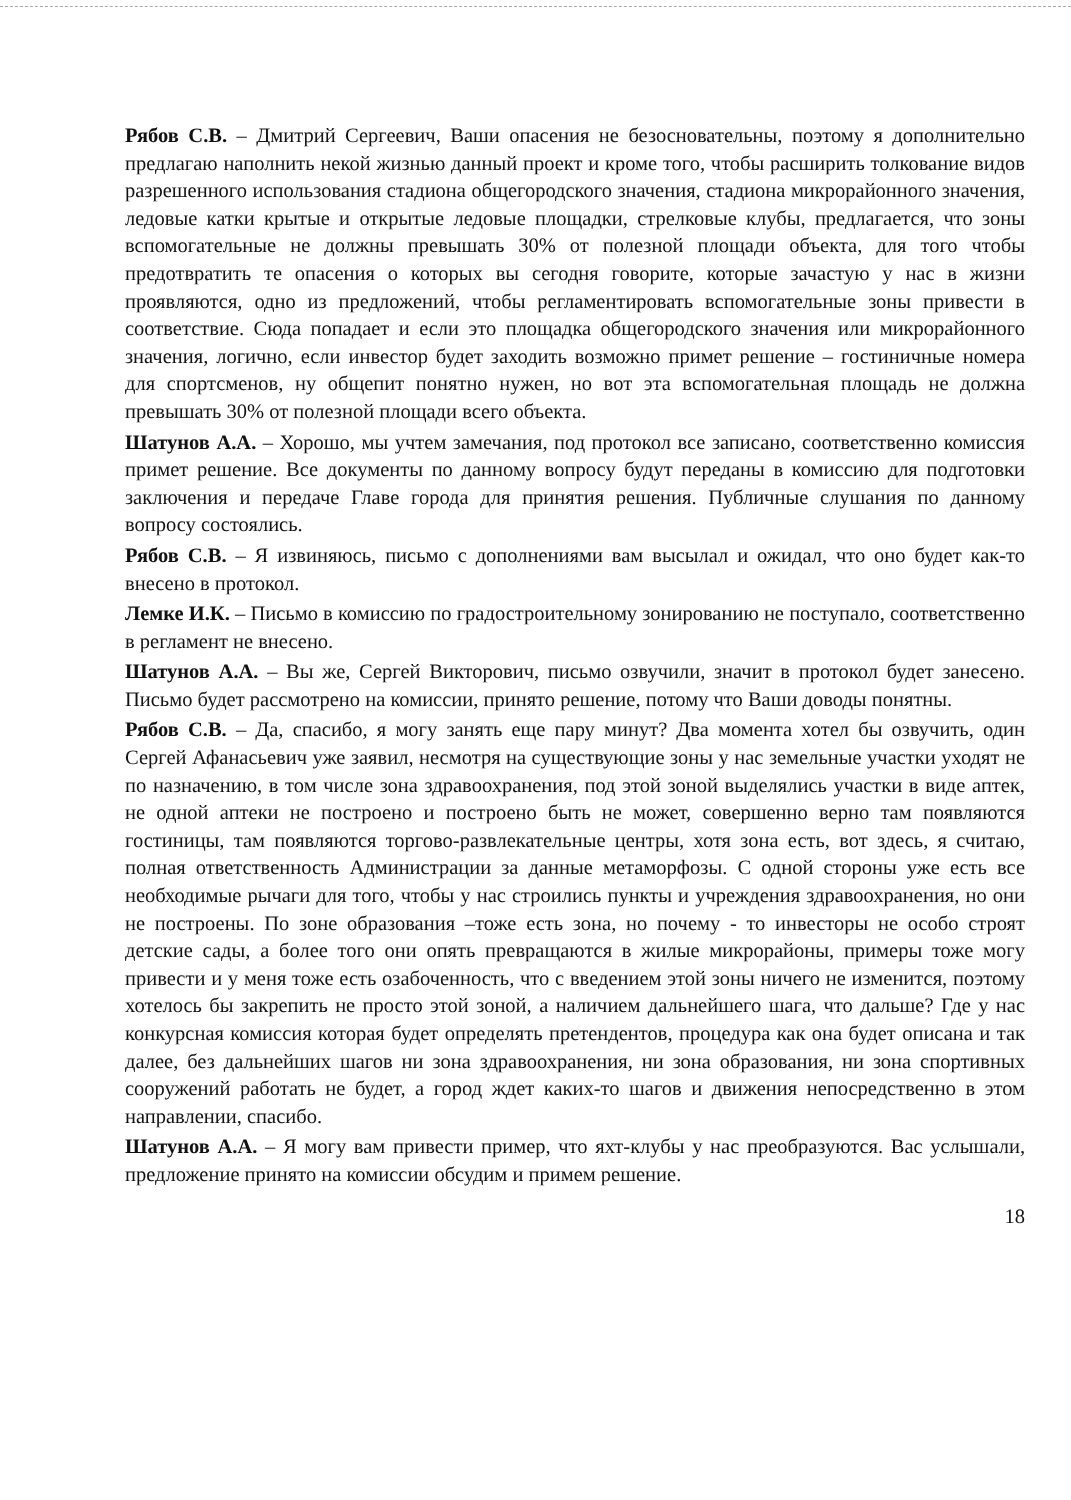Рябов С.В. – Дмитрий Сергеевич, Ваши опасения не безосновательны, поэтому я дополнительно предлагаю наполнить некой жизнью данный проект и кроме того, чтобы расширить толкование видов разрешенного использования стадиона общегородского значения, стадиона микрорайонного значения, ледовые катки крытые и открытые ледовые площадки, стрелковые клубы, предлагается, что зоны вспомогательные не должны превышать 30% от полезной площади объекта, для того чтобы предотвратить те опасения о которых вы сегодня говорите, которые зачастую у нас в жизни проявляются, одно из предложений, чтобы регламентировать вспомогательные зоны привести в соответствие. Сюда попадает и если это площадка общегородского значения или микрорайонного значения, логично, если инвестор будет заходить возможно примет решение – гостиничные номера для спортсменов, ну общепит понятно нужен, но вот эта вспомогательная площадь не должна превышать 30% от полезной площади всего объекта.
Шатунов А.А. – Хорошо, мы учтем замечания, под протокол все записано, соответственно комиссия примет решение. Все документы по данному вопросу будут переданы в комиссию для подготовки заключения и передаче Главе города для принятия решения. Публичные слушания по данному вопросу состоялись.
Рябов С.В. – Я извиняюсь, письмо с дополнениями вам высылал и ожидал, что оно будет как-то внесено в протокол.
Лемке И.К. – Письмо в комиссию по градостроительному зонированию не поступало, соответственно в регламент не внесено.
Шатунов А.А. – Вы же, Сергей Викторович, письмо озвучили, значит в протокол будет занесено. Письмо будет рассмотрено на комиссии, принято решение, потому что Ваши доводы понятны.
Рябов С.В. – Да, спасибо, я могу занять еще пару минут? Два момента хотел бы озвучить, один Сергей Афанасьевич уже заявил, несмотря на существующие зоны у нас земельные участки уходят не по назначению, в том числе зона здравоохранения, под этой зоной выделялись участки в виде аптек, не одной аптеки не построено и построено быть не может, совершенно верно там появляются гостиницы, там появляются торгово-развлекательные центры, хотя зона есть, вот здесь, я считаю, полная ответственность Администрации за данные метаморфозы. С одной стороны уже есть все необходимые рычаги для того, чтобы у нас строились пункты и учреждения здравоохранения, но они не построены. По зоне образования –тоже есть зона, но почему - то инвесторы не особо строят детские сады, а более того они опять превращаются в жилые микрорайоны, примеры тоже могу привести и у меня тоже есть озабоченность, что с введением этой зоны ничего не изменится, поэтому хотелось бы закрепить не просто этой зоной, а наличием дальнейшего шага, что дальше? Где у нас конкурсная комиссия которая будет определять претендентов, процедура как она будет описана и так далее, без дальнейших шагов ни зона здравоохранения, ни зона образования, ни зона спортивных сооружений работать не будет, а город ждет каких-то шагов и движения непосредственно в этом направлении, спасибо.
Шатунов А.А. – Я могу вам привести пример, что яхт-клубы у нас преобразуются. Вас услышали, предложение принято на комиссии обсудим и примем решение.
18